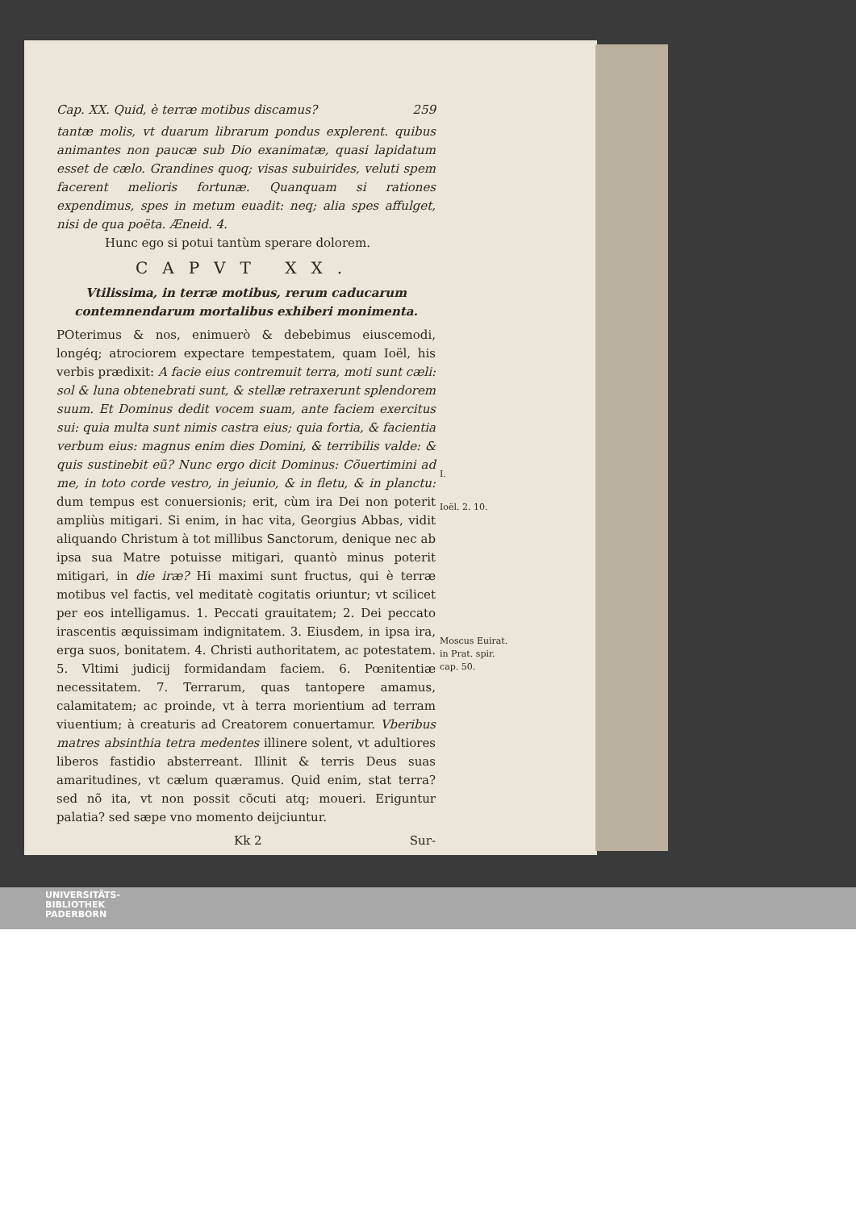Cap. XX. Quid, è terræ motibus discamus? 259
tantæ molis, vt duarum librarum pondus explerent. quibus animantes non paucæ sub Dio exanimatæ, quasi lapidatum esset de cælo. Grandines quoq; visas subuirides, veluti spem facerent melioris fortunæ. Quanquam si rationes expendimus, spes in metum euadit: neq; alia spes affulget, nisi de qua poëta. Æneid. 4.
Hunc ego si potui tantùm sperare dolorem.
CAPVT XX.
Vtilissima, in terræ motibus, rerum caducarum contemnendarum mortalibus exhiberi monimenta.
POterimus & nos, enimuerò & debebimus eiuscemodi, longéq; atrociorem expectare tempestatem, quam Ioël, his verbis prædixit: A facie eius contremuit terra, moti sunt cæli: sol & luna obtenebrati sunt, & stellæ retraxerunt splendorem suum. Et Dominus dedit vocem suam, ante faciem exercitus sui: quia multa sunt nimis castra eius; quia fortia, & facientia verbum eius: magnus enim dies Domini, & terribilis valde: & quis sustinebit eũ? Nunc ergo dicit Dominus: Cõuertimini ad me, in toto corde vestro, in jeiunio, & in fletu, & in planctu: dum tempus est conuersionis; erit, cùm ira Dei non poterit ampliùs mitigari. Si enim, in hac vita, Georgius Abbas, vidit aliquando Christum à tot millibus Sanctorum, denique nec ab ipsa sua Matre potuisse mitigari, quantò minus poterit mitigari, in die iræ? Hi maximi sunt fructus, qui è terræ motibus vel factis, vel meditatè cogitatis oriuntur; vt scilicet per eos intelligamus. 1. Peccati grauitatem; 2. Dei peccato irascentis æquissimam indignitatem. 3. Eiusdem, in ipsa ira, erga suos, bonitatem. 4. Christi authoritatem, ac potestatem. 5. Vltimi judicij formidandam faciem. 6. Pœnitentiæ necessitatem. 7. Terrarum, quas tantopere amamus, calamitatem; ac proinde, vt à terra morientium ad terram viuentium; à creaturis ad Creatorem conuertamur. Vberibus matres absinthia tetra medentes illinere solent, vt adultiores liberos fastidio absterreant. Illinit & terris Deus suas amaritudines, vt cælum quæramus. Quid enim, stat terra? sed nõ ita, vt non possit cõcuti atq; moueri. Eriguntur palatia? sed sæpe vno momento deijciuntur.
Kk 2 Sur-
I.
Ioël. 2. 10.
Moscus Euirat. in Prat. spir. cap. 50.
UNIVERSITÄTS-
BIBLIOTHEK
PADERBORN